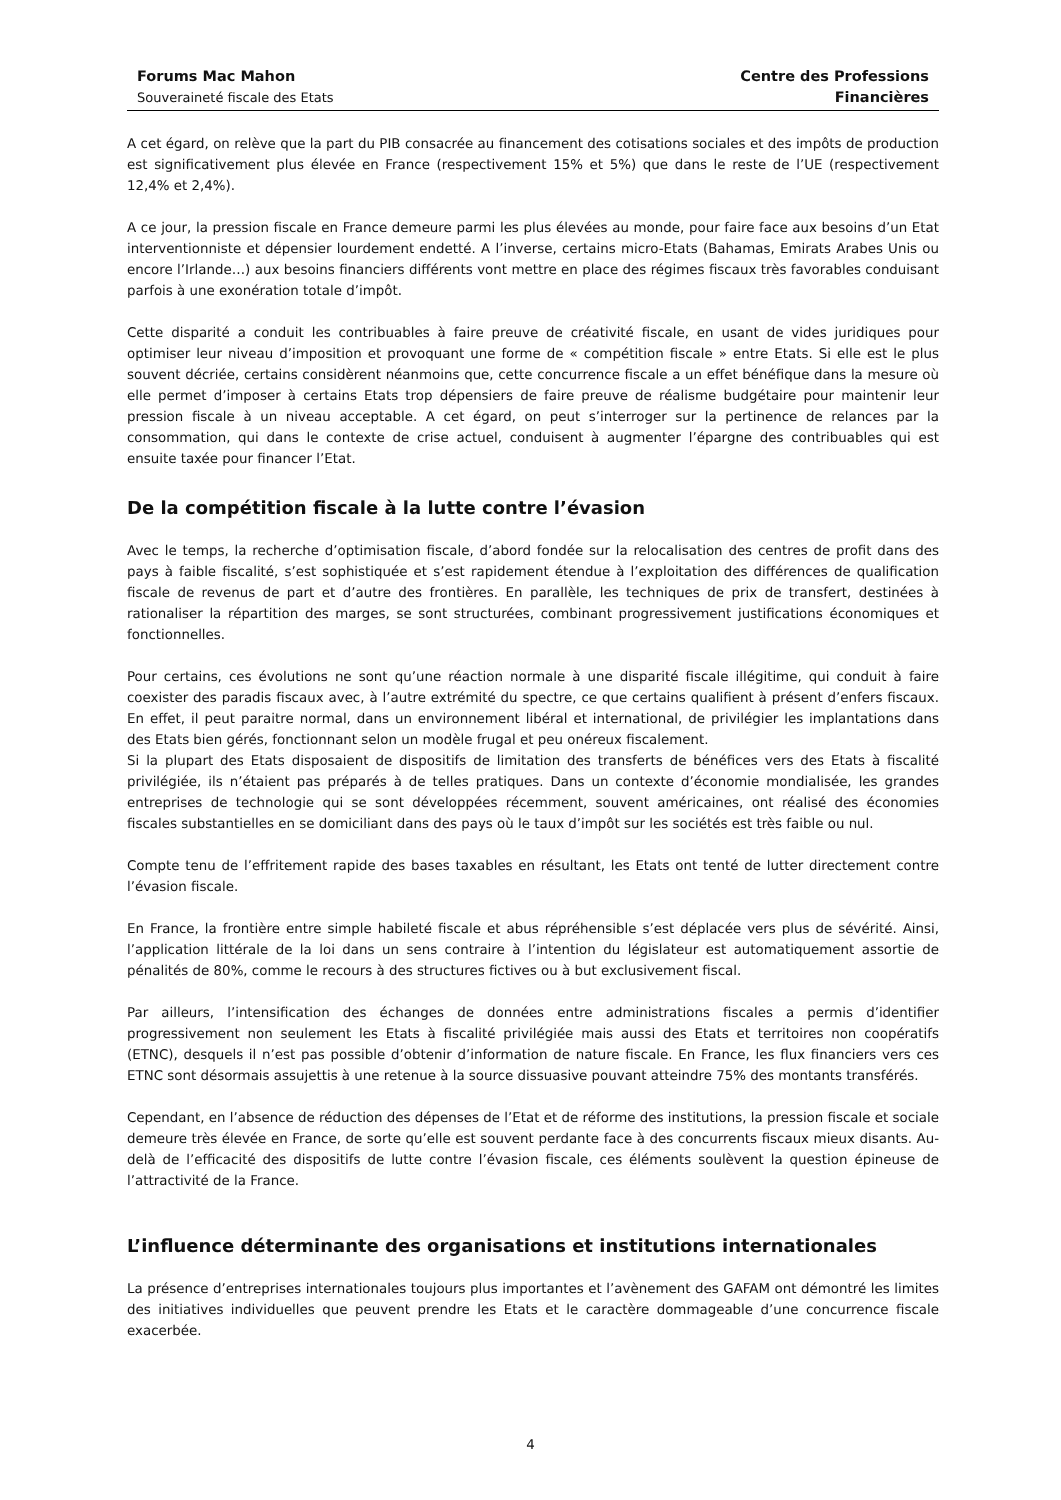Forums Mac Mahon
Souveraineté fiscale des Etats
Centre des Professions
Financières
A cet égard, on relève que la part du PIB consacrée au financement des cotisations sociales et des impôts de production est significativement plus élevée en France (respectivement 15% et 5%) que dans le reste de l’UE (respectivement 12,4% et 2,4%).
A ce jour, la pression fiscale en France demeure parmi les plus élevées au monde, pour faire face aux besoins d’un Etat interventionniste et dépensier lourdement endetté. A l’inverse, certains micro-Etats (Bahamas, Emirats Arabes Unis ou encore l’Irlande…) aux besoins financiers différents vont mettre en place des régimes fiscaux très favorables conduisant parfois à une exonération totale d’impôt.
Cette disparité a conduit les contribuables à faire preuve de créativité fiscale, en usant de vides juridiques pour optimiser leur niveau d’imposition et provoquant une forme de « compétition fiscale » entre Etats. Si elle est le plus souvent décriée, certains considèrent néanmoins que, cette concurrence fiscale a un effet bénéfique dans la mesure où elle permet d’imposer à certains Etats trop dépensiers de faire preuve de réalisme budgétaire pour maintenir leur pression fiscale à un niveau acceptable. A cet égard, on peut s’interroger sur la pertinence de relances par la consommation, qui dans le contexte de crise actuel, conduisent à augmenter l’épargne des contribuables qui est ensuite taxée pour financer l’Etat.
De la compétition fiscale à la lutte contre l’évasion
Avec le temps, la recherche d’optimisation fiscale, d’abord fondée sur la relocalisation des centres de profit dans des pays à faible fiscalité, s’est sophistiquée et s’est rapidement étendue à l’exploitation des différences de qualification fiscale de revenus de part et d’autre des frontières. En parallèle, les techniques de prix de transfert, destinées à rationaliser la répartition des marges, se sont structurées, combinant progressivement justifications économiques et fonctionnelles.
Pour certains, ces évolutions ne sont qu’une réaction normale à une disparité fiscale illégitime, qui conduit à faire coexister des paradis fiscaux avec, à l’autre extrémité du spectre, ce que certains qualifient à présent d’enfers fiscaux. En effet, il peut paraitre normal, dans un environnement libéral et international, de privilégier les implantations dans des Etats bien gérés, fonctionnant selon un modèle frugal et peu onéreux fiscalement.
Si la plupart des Etats disposaient de dispositifs de limitation des transferts de bénéfices vers des Etats à fiscalité privilégiée, ils n’étaient pas préparés à de telles pratiques. Dans un contexte d’économie mondialisée, les grandes entreprises de technologie qui se sont développées récemment, souvent américaines, ont réalisé des économies fiscales substantielles en se domiciliant dans des pays où le taux d’impôt sur les sociétés est très faible ou nul.
Compte tenu de l’effritement rapide des bases taxables en résultant, les Etats ont tenté de lutter directement contre l’évasion fiscale.
En France, la frontière entre simple habileté fiscale et abus répréhensible s’est déplacée vers plus de sévérité. Ainsi, l’application littérale de la loi dans un sens contraire à l’intention du législateur est automatiquement assortie de pénalités de 80%, comme le recours à des structures fictives ou à but exclusivement fiscal.
Par ailleurs, l’intensification des échanges de données entre administrations fiscales a permis d’identifier progressivement non seulement les Etats à fiscalité privilégiée mais aussi des Etats et territoires non coopératifs (ETNC), desquels il n’est pas possible d’obtenir d’information de nature fiscale. En France, les flux financiers vers ces ETNC sont désormais assujettis à une retenue à la source dissuasive pouvant atteindre 75% des montants transférés.
Cependant, en l’absence de réduction des dépenses de l’Etat et de réforme des institutions, la pression fiscale et sociale demeure très élevée en France, de sorte qu’elle est souvent perdante face à des concurrents fiscaux mieux disants. Au-delà de l’efficacité des dispositifs de lutte contre l’évasion fiscale, ces éléments soulèvent la question épineuse de l’attractivité de la France.
L’influence déterminante des organisations et institutions internationales
La présence d’entreprises internationales toujours plus importantes et l’avènement des GAFAM ont démontré les limites des initiatives individuelles que peuvent prendre les Etats et le caractère dommageable d’une concurrence fiscale exacerbée.
4